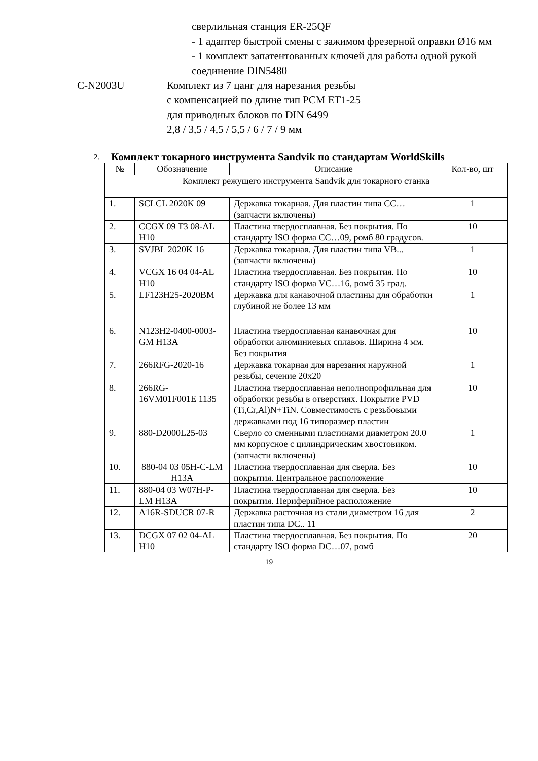сверлильная станция ER-25QF
- 1 адаптер быстрой смены с зажимом фрезерной оправки Ø16 мм
- 1 комплект запатентованных ключей для работы одной рукой
соединение DIN5480
C-N2003U Комплект из 7 цанг для нарезания резьбы
с компенсацией по длине тип PCM ET1-25
для приводных блоков по DIN 6499
2,8 / 3,5 / 4,5 / 5,5 / 6 / 7 / 9 мм
2.
Комплект токарного инструмента Sandvik по стандартам WorldSkills
| № | Обозначение | Описание | Кол-во, шт |
| --- | --- | --- | --- |
| Комплект режущего инструмента Sandvik для токарного станка | | | |
| 1. | SCLCL 2020K 09 | Державка токарная. Для пластин типа CC… (запчасти включены) | 1 |
| 2. | CCGX 09 T3 08-AL H10 | Пластина твердосплавная. Без покрытия. По стандарту ISO форма CC…09, ромб 80 градусов. | 10 |
| 3. | SVJBL 2020K 16 | Державка токарная. Для пластин типа VB... (запчасти включены) | 1 |
| 4. | VCGX 16 04 04-AL H10 | Пластина твердосплавная. Без покрытия. По стандарту ISO форма VC…16, ромб 35 град. | 10 |
| 5. | LF123H25-2020BM | Державка для канавочной пластины для обработки глубиной не более 13 мм | 1 |
| 6. | N123H2-0400-0003-GM H13A | Пластина твердосплавная канавочная для обработки алюминиевых сплавов. Ширина 4 мм. Без покрытия | 10 |
| 7. | 266RFG-2020-16 | Державка токарная для нарезания наружной резьбы, сечение 20x20 | 1 |
| 8. | 266RG-16VM01F001E 1135 | Пластина твердосплавная неполнопрофильная для обработки резьбы в отверстиях. Покрытие PVD (Ti,Cr,Al)N+TiN. Совместимость с резьбовыми державками под 16 типоразмер пластин | 10 |
| 9. | 880-D2000L25-03 | Сверло со сменными пластинами диаметром 20.0 мм корпусное с цилиндрическим хвостовиком. (запчасти включены) | 1 |
| 10. | 880-04 03 05H-C-LM H13A | Пластина твердосплавная для сверла. Без покрытия. Центральное расположение | 10 |
| 11. | 880-04 03 W07H-P-LM H13A | Пластина твердосплавная для сверла. Без покрытия. Периферийное расположение | 10 |
| 12. | A16R-SDUCR 07-R | Державка расточная из стали диаметром 16 для пластин типа DC.. 11 | 2 |
| 13. | DCGX 07 02 04-AL H10 | Пластина твердосплавная. Без покрытия. По стандарту ISO форма DC…07, ромб | 20 |
19